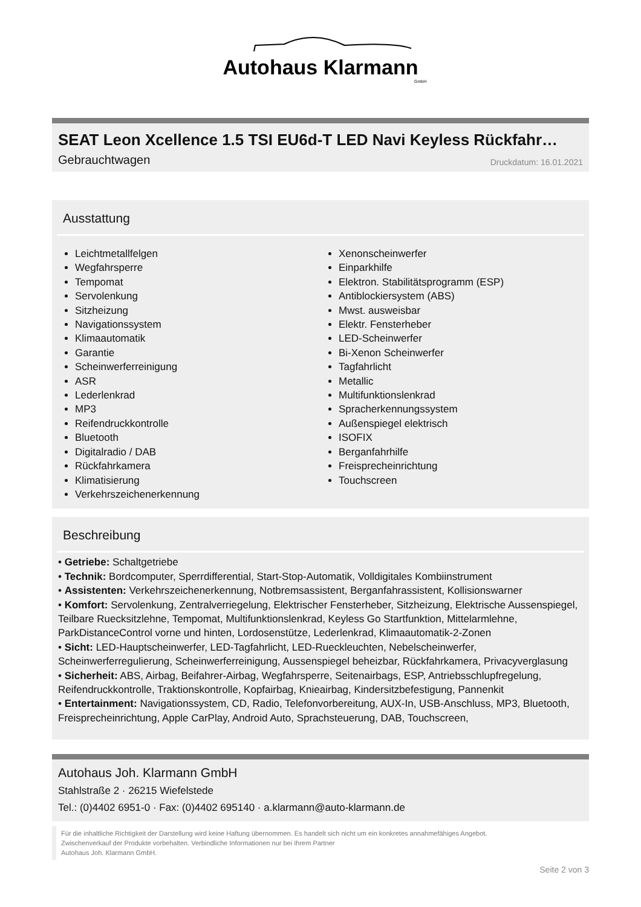Autohaus Klarmann
GmbH
SEAT Leon Xcellence 1.5 TSI EU6d-T LED Navi Keyless Rückfahr…
Gebrauchtwagen Druckdatum: 16.01.2021
Ausstattung
Leichtmetallfelgen
Wegfahrsperre
Tempomat
Servolenkung
Sitzheizung
Navigationssystem
Klimaautomatik
Garantie
Scheinwerferreinigung
ASR
Lederlenkrad
MP3
Reifendruckkontrolle
Bluetooth
Digitalradio / DAB
Rückfahrkamera
Klimatisierung
Verkehrszeichenerkennung
Xenonscheinwerfer
Einparkhilfe
Elektron. Stabilitätsprogramm (ESP)
Antiblockiersystem (ABS)
Mwst. ausweisbar
Elektr. Fensterheber
LED-Scheinwerfer
Bi-Xenon Scheinwerfer
Tagfahrlicht
Metallic
Multifunktionslenkrad
Spracherkennungssystem
Außenspiegel elektrisch
ISOFIX
Berganfahrhilfe
Freisprecheinrichtung
Touchscreen
Beschreibung
• Getriebe: Schaltgetriebe
• Technik: Bordcomputer, Sperrdifferential, Start-Stop-Automatik, Volldigitales Kombiinstrument
• Assistenten: Verkehrszeichenerkennung, Notbremsassistent, Berganfahrassistent, Kollisionswarner
• Komfort: Servolenkung, Zentralverriegelung, Elektrischer Fensterheber, Sitzheizung, Elektrische Aussenspiegel, Teilbare Ruecksitzlehne, Tempomat, Multifunktionslenkrad, Keyless Go Startfunktion, Mittelarmlehne, ParkDistanceControl vorne und hinten, Lordosenstütze, Lederlenkrad, Klimaautomatik-2-Zonen
• Sicht: LED-Hauptscheinwerfer, LED-Tagfahrlicht, LED-Rueckleuchten, Nebelscheinwerfer, Scheinwerferregulierung, Scheinwerferreinigung, Aussenspiegel beheizbar, Rückfahrkamera, Privacyverglasung
• Sicherheit: ABS, Airbag, Beifahrer-Airbag, Wegfahrsperre, Seitenairbags, ESP, Antriebsschlupfregelung, Reifendruckkontrolle, Traktionskontrolle, Kopfairbag, Knieairbag, Kindersitzbefestigung, Pannenkit
• Entertainment: Navigationssystem, CD, Radio, Telefonvorbereitung, AUX-In, USB-Anschluss, MP3, Bluetooth, Freisprecheinrichtung, Apple CarPlay, Android Auto, Sprachsteuerung, DAB, Touchscreen,
Autohaus Joh. Klarmann GmbH
Stahlstraße 2 · 26215 Wiefelstede
Tel.: (0)4402 6951-0 · Fax: (0)4402 695140 · a.klarmann@auto-klarmann.de
Für die inhaltliche Richtigkeit der Darstellung wird keine Haftung übernommen. Es handelt sich nicht um ein konkretes annahmefähiges Angebot.
Zwischenverkauf der Produkte vorbehalten. Verbindliche Informationen nur bei Ihrem Partner
Autohaus Joh. Klarmann GmbH.
Seite 2 von 3